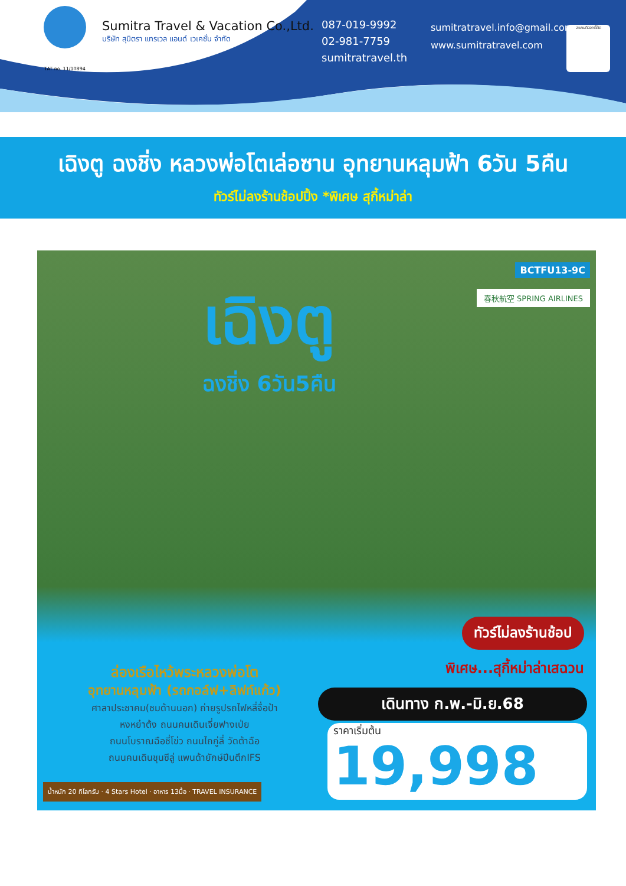TAT no. 11/10894
Sumitra Travel & Vacation Co.,Ltd.
บริษัท สุมิตรา แทรเวล แอนด์ เวเคชั่น จำกัด
087-019-9992
02-981-7759
sumitratravel.th
sumitratravel.info@gmail.com
www.sumitratravel.com
สแกนคิวอาร์โค้ด
เฉิงตู ฉงชิ่ง หลวงพ่อโตเล่อซาน อุทยานหลุมฟ้า 6วัน 5คืน
ทัวร์ไม่ลงร้านช้อปปิ้ง *พิเศษ สุกี้หม่าล่า
BCTFU13-9C
春秋航空 SPRING AIRLINES เฉิงตู
ฉงชิ่ง 6วัน5คืน
ทัวร์ไม่ลงร้านช้อป
พิเศษ...สุกี้หม่าล่าเสฉวน
ล่องเรือไหว้พระหลวงพ่อโต
อุทยานหลุมฟ้า (รถกอล์ฟ+ลิฟท์แก้ว)
ศาลาประชาคม(ชมด้านนอก) ถ่ายรูปรถไฟหลี่จื่อป้า
หงหย๋าต้ง ถนนคนเดินเจี่ยฟางเป่ย
ถนนโบราณฉือชี่โข่ว ถนนไถกู่ลี่ วัดต้าฉือ
ถนนคนเดินชุนซีลู่ แพนด้ายักษ์ปีนตึกIFS
น้ำหนัก 20 กิโลกรัม · 4 Stars Hotel · อาหาร 13มื้อ · TRAVEL INSURANCE
เดินทาง ก.พ.-มิ.ย.68
ราคาเริ่มต้น
19,998